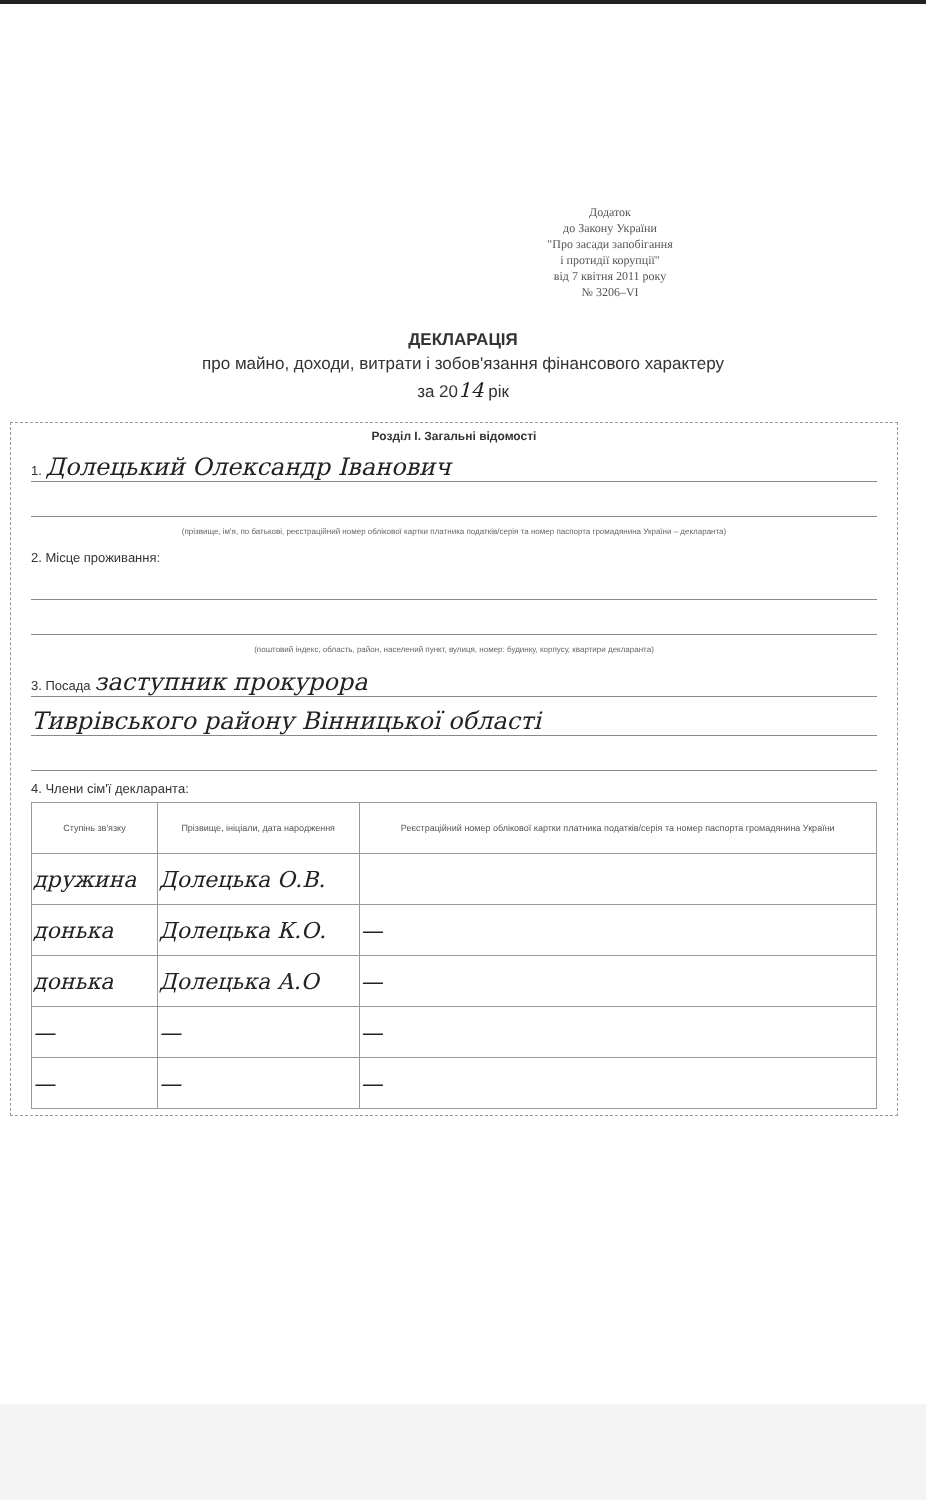Додаток
до Закону України
"Про засади запобігання
і протидії корупції"
від 7 квітня 2011 року
№ 3206–VI
ДЕКЛАРАЦІЯ
про майно, доходи, витрати і зобов'язання фінансового характеру
за 2014 рік
Розділ I. Загальні відомості
1. Долецький Олександр Іванович
(прізвище, ім'я, по батькові, реєстраційний номер облікової картки платника податків/серія та номер паспорта громадянина України – декларанта)
2. Місце проживання:
(поштовий індекс, область, район, населений пункт, вулиця, номер: будинку, корпусу, квартири декларанта)
3. Посада заступник прокурора
Тиврівського району Вінницької області
4. Члени сім'ї декларанта:
| Ступінь зв'язку | Прізвище, ініціали, дата народження | Реєстраційний номер облікової картки платника податків/серія та номер паспорта громадянина України |
| --- | --- | --- |
| дружина | Долецька О.В. | |
| донька | Долецька К.О. | — |
| донька | Долецька А.О | — |
| — | — | — |
| — | — | — |